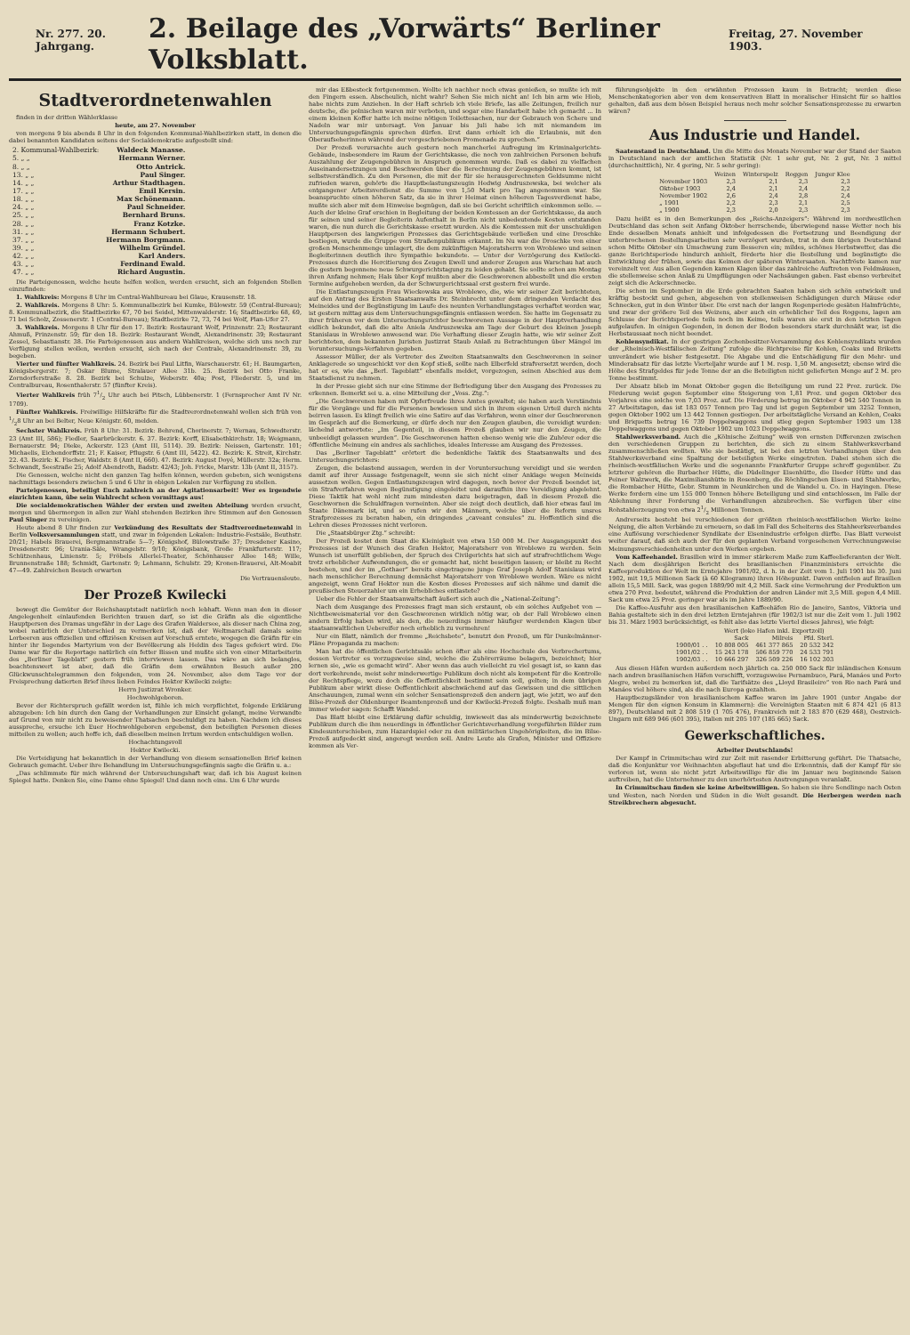Nr. 277. 20. Jahrgang. 2. Beilage des „Vorwärts“ Berliner Volksblatt. Freitag, 27. November 1903.
Stadtverordnetenwahlen
finden in der dritten Wählerklasse
heute, am 27. November
von morgens 9 bis abends 8 Uhr in den folgenden Kommunal-Wahlbezirken statt, in denen die dabei benannten Kandidaten seitens der Socialdemokratie aufgestellt sind:
| 2. Kommunal-Wahlbezirk: | Waldeck Manasse. |
| 5. „ „ | Hermann Werner. |
| 8. „ „ | Otto Antrick. |
| 13. „ „ | Paul Singer. |
| 14. „ „ | Arthur Stadthagen. |
| 17. „ „ | Emil Kersin. |
| 18. „ „ | Max Schönemann. |
| 24. „ „ | Paul Schneider. |
| 25. „ „ | Bernhard Bruns. |
| 28. „ „ | Franz Kotzke. |
| 31. „ „ | Hermann Schubert. |
| 37. „ „ | Hermann Borgmann. |
| 39. „ „ | Wilhelm Gründel. |
| 42. „ „ | Karl Anders. |
| 43. „ „ | Ferdinand Ewald. |
| 47. „ „ | Richard Augustin. |
Die Parteigenossen, welche heute helfen wollen, werden ersucht, sich an folgenden Stellen einzufinden:
1. Wahlkreis: Morgens 8 Uhr im Central-Wahlbureau bei Glaue, Krausenstr. 18.
2. Wahlkreis. Morgens 8 Uhr: 5. Kommunalbezirk bei Kumke, Bülowstr. 59 (Central-Bureau); 8. Kommunalbezirk, die Stadtbezirke 67, 70 bei Seidel, Mittenwalderstr. 16; Stadtbezirke 68, 69, 71 bei Scholz, Zossenerstr. 1 (Central-Bureau); Stadtbezirke 72, 73, 74 bei Wolf, Plan-Ufer 27.
3. Wahlkreis. Morgens 8 Uhr für den 17. Bezirk: Restaurant Wolf, Prinzenstr. 23; Restaurant Ahmuß, Prinzenstr. 59; für den 18. Bezirk: Restaurant Wendt, Alexandrinenstr. 39; Restaurant Zessel, Sebastianstr. 38. Die Parteigenossen aus andern Wahlkreisen, welche sich uns noch zur Verfügung stellen wollen, werden ersucht, sich nach der Centrale, Alexandrinenstr. 39, zu begeben.
Vierter und fünfter Wahlkreis. 24. Bezirk bei Paul Litfin, Warschauerstr. 61; H. Baumgarten, Königsbergerstr. 7; Oskar Blume, Stralauer Allee 31b. 25. Bezirk bei Otto Franke, Zorndorferstraße 8. 28. Bezirk bei Schulze, Weberstr. 40a; Post, Fliederstr. 5, und im Centralbureau, Rosenthalerstr. 57 (fünfter Kreis).
Vierter Wahlkreis früh 71/2 Uhr auch bei Pitsch, Lübbenerstr. 1 (Fernsprecher Amt IV Nr. 1709).
Fünfter Wahlkreis. Freiwillige Hilfskräfte für die Stadtverordnetenwahl wollen sich früh von 1/28 Uhr an bei Belter, Neue Königstr. 60, melden.
Sechster Wahlkreis. Früh 8 Uhr: 31. Bezirk: Behrend, Chorinerstr. 7; Wernau, Schwedterstr. 23 (Amt III, 586); Fiedler, Saarbrückerstr. 6. 37. Bezirk: Korff, Elisabethkirchstr. 18; Weigmann, Bernauerstr. 94; Dieke, Ackerstr. 123 (Amt III, 5114). 39. Bezirk: Neissen, Gartenstr. 101; Michaelis, Eichendorffstr. 21; F. Kaiser, Pflugstr. 6 (Amt III, 5422). 42. Bezirk: K. Streit, Kirchstr. 22. 43. Bezirk: K. Fischer, Waldstr. 8 (Amt II, 660). 47. Bezirk: August Doyé, Müllerstr. 32a; Herm. Schwandt, Seestraße 25; Adolf Abendroth, Badstr. 42/43; Joh. Fricke, Marstr. 13b (Amt II, 3157).
Die Genossen, welche nicht den ganzen Tag helfen können, werden gebeten, sich wenigstens nachmittags besonders zwischen 5 und 6 Uhr in obigen Lokalen zur Verfügung zu stellen.
Parteigenossen, beteiligt Euch zahlreich an der Agitationsarbeit! Wer es irgendwie einrichten kann, übe sein Wahlrecht schon vormittags aus!
Die socialdemokratischen Wähler der ersten und zweiten Abteilung werden ersucht, morgen und übermorgen in allen zur Wahl stehenden Bezirken ihre Stimmen auf den Genossen Paul Singer zu vereinigen.
Heute abend 8 Uhr finden zur Verkündung des Resultats der Stadtverordnetenwahl in Berlin Volksversammlungen statt, und zwar in folgenden Lokalen: Industrie-Festsäle, Beuthstr. 20/21; Habels Brauerei, Bergmannstraße 5—7; Königshof, Bülowstraße 37; Dresdener Kasino, Dresdenerstr. 96; Urania-Säle, Wrangelstr. 9/10; Königsbank, Große Frankfurterstr. 117; Schützenhaus, Linienstr. 5; Fröbels Allerlei-Theater, Schönhauser Allee 148; Wille, Brunnenstraße 188; Schmidt, Gartenstr. 9; Lehmann, Schulstr. 29; Kronen-Brauerei, Alt-Moabit 47—49. Zahlreichen Besuch erwarten
Die Vertrauensleute.
Der Prozeß Kwilecki
bewegt die Gemüter der Reichshauptstadt natürlich noch lebhaft. Wenn man den in dieser Angelegenheit einlaufenden Berichten trauen darf, so ist die Gräfin als die eigentliche Hauptperson des Dramas ungefähr in der Lage des Grafen Waldersee, als dieser nach China zog, wobei natürlich der Unterschied zu vermerken ist, daß der Weltmarschall damals seine Lorbeeren aus offiziellen und offiziösen Kreisen auf Vorschuß erntete, wogegen die Gräfin für ein hinter ihr liegendes Martyrium von der Bevölkerung als Heldin des Tages gefeiert wird. Die Dame war für die Reportage natürlich ein fetter Bissen und mußte sich von einer Mitarbeiterin des „Berliner Tageblatt“ gestern früh interviewen lassen. Das wäre an sich belanglos, beachtenswert ist aber, daß die Gräfin dem erwähnten Besuch außer 200 Glückwunschtelegrammen den folgenden, vom 24. November, also dem Tage vor der Freisprechung datierten Brief ihres lieben Feindes Hektor Kwilecki zeigte:
Herrn Justizrat Wronker.
Hochwohlgeboren.
Bevor der Richterspruch gefällt worden ist, fühle ich mich verpflichtet, folgende Erklärung abzugeben: Ich bin durch den Gang der Verhandlungen zur Einsicht gelangt, meine Verwandte auf Grund von mir nicht zu beweisender Thatsachen beschuldigt zu haben. Nachdem ich dieses ausspreche, ersuche ich Euer Hochwohlgeboren ergebenst, den beteiligten Personen dieses mitteilen zu wollen; auch hoffe ich, daß dieselben meinen Irrtum werden entschuldigen wollen.
Hochachtungsvoll
Hektor Kwilecki.
Die Verteidigung hat bekanntlich in der Verhandlung von diesem sensationellen Brief keinen Gebrauch gemacht. Ueber ihre Behandlung im Untersuchungsgefängnis sagte die Gräfin u. a.:
„Das schlimmste für mich während der Untersuchungshaft war, daß ich bis August keinen Spiegel hatte. Denken Sie, eine Dame ohne Spiegel! Und dann noch eins. Um 6 Uhr wurde
mir das Eßbesteck fortgenommen. Wollte ich nachher noch etwas genießen, so mußte ich mit den Fingern essen. Abscheulich, nicht wahr? Sehen Sie mich nicht an! Ich bin arm wie Hiob, habe nichts zum Anziehen. In der Haft schrieb ich viele Briefe, las alle Zeitungen, freilich nur deutsche, die polnischen waren mir verboten, und sogar eine Handarbeit habe ich gemacht ... In einem kleinen Koffer hatte ich meine nötigen Toilettesachen, nur der Gebrauch von Schere und Nadeln war mir untersagt. Von Januar bis Juli habe ich mit niemandem im Untersuchungsgefängnis sprechen dürfen. Erst dann erhielt ich die Erlaubnis, mit den Oberaufseherinnen während der vorgeschriebenen Promenade zu sprechen.“
Der Prozeß verursachte auch gestern noch mancherlei Aufregung im Kriminalgerichts-Gebäude, insbesondere im Raum der Gerichtskasse, die noch von zahlreichen Personen behufs Auszahlung der Zeugengebühren in Anspruch genommen wurde. Daß es dabei zu vielfachen Auseinandersetzungen und Beschwerden über die Berechnung der Zeugengebühren kommt, ist selbstverständlich. Zu den Personen, die mit der für sie herausgerechneten Geldsumme nicht zufrieden waren, gehörte die Hauptbelastungszeugin Hedwig Andruszewska, bei welcher als entgangener Arbeitsverdienst die Summe von 1,50 Mark pro Tag angenommen war. Sie beanspruchte einen höheren Satz, da sie in ihrer Heimat einen höheren Tagesverdienst habe, mußte sich aber mit dem Hinweise begnügen, daß sie bei Gericht schriftlich einkommen solle. — Auch der kleine Graf erschien in Begleitung der beiden Komtessen an der Gerichtskasse, da auch für seinen und seiner Begleiterin Aufenthalt in Berlin nicht unbedeutende Kosten entstanden waren, die nun durch die Gerichtskasse ersetzt wurden. Als die Komtessen mit der unschuldigen Hauptperson des langwierigen Prozesses das Gerichtsgebäude verließen und eine Droschke bestiegen, wurde die Gruppe vom Straßenpublikum erkannt. Im Nu war die Droschke von einer großen Menschenmenge umlagert, die dem zukünftigen Majoratsherrn von Wroblewo und seinen Begleiterinnen deutlich ihre Sympathie bekundete. — Unter der Verzögerung des Kwilecki-Prozesses durch die Hercitierung des Zeugen Ewell und anderer Zeugen aus Warschau hat auch die gestern begonnene neue Schwurgerichtstagung zu leiden gehabt. Sie sollte schon am Montag ihren Anfang nehmen; Hals über Kopf mußten aber die Geschworenen abbestellt und die ersten Termine aufgehoben werden, da der Schwurgerichtssaal erst gestern frei wurde.
Die Entlastungszeugin Frau Wieckowska aus Wroblewo, die, wie wir seiner Zeit berichteten, auf den Antrag des Ersten Staatsanwalts Dr. Steinbrecht unter dem dringenden Verdacht des Meineides und der Begünstigung im Laufe des neunten Verhandlungstages verhaftet worden war, ist gestern mittag aus dem Untersuchungsgefängnis entlassen worden. Sie hatte im Gegensatz zu ihrer früheren vor dem Untersuchungsrichter beschworenen Aussage in der Hauptverhandlung eidlich bekundet, daß die alte Aniela Andruszewska am Tage der Geburt des kleinen Joseph Stanislaus in Wroblewo anwesend war. Die Verhaftung dieser Zeugin hatte, wie wir seiner Zeit berichteten, dem bekannten Juristen Justizrat Staub Anlaß zu Betrachtungen über Mängel im Voruntersuchungs-Verfahren gegeben.
Assessor Müller, der als Vertreter des Zweiten Staatsanwalts den Geschworenen in seiner Anklagerede so ungeschickt vor den Kopf stieß, sollte nach Elberfeld strafversetzt werden, doch hat er es, wie das „Berl. Tageblatt“ ebenfalls meldet, vorgezogen, seinen Abschied aus dem Staatsdienst zu nehmen.
In der Presse giebt sich nur eine Stimme der Befriedigung über den Ausgang des Prozesses zu erkennen. Bemerkt sei u. a. eine Mitteilung der „Voss. Ztg.“:
„Die Geschworenen haben mit Opferfreude ihres Amtes gewaltet; sie haben auch Verständnis für die Vorgänge und für die Personen bewiesen und sich in ihrem eigenen Urteil durch nichts beirren lassen. Es klingt freilich wie eine Satire auf das Verfahren, wenn einer der Geschworenen im Gespräch auf die Bemerkung, er dürfe doch nur den Zeugen glauben, die vereidigt wurden: lächelnd antwortete: „Im Gegenteil, in diesem Prozeß glauben wir nur den Zeugen, die unbeeidigt gelassen wurden“. Die Geschworenen hatten ebenso wenig wie die Zuhörer oder die öffentliche Meinung ein andres als sachliches, ideales Interesse am Ausgang des Prozesses.
Das „Berliner Tageblatt“ erörtert die bedenkliche Taktik des Staatsanwalts und des Untersuchungsrichters:
Zeugen, die belastend aussagen, werden in der Voruntersuchung vereidigt und sie werden damit auf ihrer Aussage festgenagelt, wenn sie sich nicht einer Anklage wegen Meineids aussetzen wollen. Gegen Entlastungszeugen wird dagegen, noch bevor der Prozeß beendet ist, ein Strafverfahren wegen Begünstigung eingeleitet und daraufhin ihre Vereidigung abgelehnt. Diese Taktik hat wohl nicht zum mindesten dazu beigetragen, daß in diesem Prozeß die Geschwornen die Schuldfragen verneinten. Aber sie zeigt doch deutlich, daß hier etwas faul im Staate Dänemark ist, und so rufen wir den Männern, welche über die Reform unsres Strafprozesses zu beraten haben, ein dringendes „caveant consules“ zu. Hoffentlich sind die Lehren dieses Prozesses nicht verloren.
Die „Staatsbürger Ztg.“ schreibt:
Der Prozeß kostet dem Staat die Kleinigkeit von etwa 150 000 M. Der Ausgangspunkt des Prozesses ist der Wunsch des Grafen Hektor, Majoratsherr von Wroblewo zu werden. Sein Wunsch ist unerfüllt geblieben, der Spruch des Civilgerichts hat sich auf strafrechtlichem Wege trotz erheblicher Aufwendungen, die er gemacht hat, nicht beseitigen lassen; er bleibt zu Recht bestehen, und der im „Gothaer“ bereits eingetragene junge Graf Joseph Adolf Stanislaus wird nach menschlicher Berechnung demnächst Majoratsherr von Wroblewo werden. Wäre es nicht angezeigt, wenn Graf Hektor nun die Kosten dieses Prozesses auf sich nähme und damit die preußischen Steuerzahler um ein Erhebliches entlastete?
Ueber die Fehler der Staatsanwaltschaft äußert sich auch die „National-Zeitung“:
Nach dem Ausgange des Prozesses fragt man sich erstaunt, ob ein solches Aufgebot von — Nichtbeweismaterial vor den Geschworenen wirklich nötig war, ob der Fall Wroblewo einen andern Erfolg haben wird, als den, die neuerdings immer häufiger werdenden Klagen über staatsanwaltlichen Uebereifer noch erheblich zu vermehren!
Nur ein Blatt, nämlich der fromme „Reichsbote“, benutzt den Prozeß, um für Dunkelmänner-Pläne Propaganda zu machen:
Man hat die öffentlichen Gerichtssäle schon öfter als eine Hochschule des Verbrechertums, dessen Vertreter es vorzugsweise sind, welche die Zuhörerräume belagern, bezeichnet; hier lernen sie, „wie es gemacht wird“. Aber wenn das auch vielleicht zu viel gesagt ist, so kann das dort verkehrende, meist sehr minderwertige Publikum doch nicht als kompetent für die Kontrolle der Rechtspflege, wozu doch die Oeffentlichkeit bestimmt sein soll, gelten; in dem übrigen Publikum aber wirkt diese Oeffentlichkeit abschwächend auf das Gewissen und die sittlichen Anschauungen, zumal wenn ein solcher Sensationsprozeß den andern jagt, wie jetzt, wo auf den Bilse-Prozeß der Oldenburger Beamtenprozeß und der Kwilecki-Prozeß folgte. Deshalb muß man immer wieder sagen: Schafft Wandel.
Das Blatt bleibt eine Erklärung dafür schuldig, inwieweit das als minderwertig bezeichnete Publikum durch die ihm neuerdings in öffentlicher Gerichtsverhandlung vorgeführten Bilder zum Kindesunterschieben, zum Hazardspiel oder zu den militärischen Ungehörigkeiten, die im Bilse-Prozeß aufgedeckt sind, angeregt werden soll. Andre Leute als Grafen, Minister und Offiziere kommen als Ver-
führungsobjekte in den erwähnten Prozessen kaum in Betracht; werden diese Menschenkategorien aber von dem konservativen Blatt in moralischer Hinsicht für so haltlos gehalten, daß aus dem bösen Beispiel heraus noch mehr solcher Sensationsprozesse zu erwarten wären?
Aus Industrie und Handel.
Saatenstand in Deutschland. Um die Mitte des Monats November war der Stand der Saaten in Deutschland nach der amtlichen Statistik (Nr. 1 sehr gut, Nr. 2 gut, Nr. 3 mittel (durchschnittlich), Nr. 4 gering, Nr. 5 sehr gering):
| | Weizen | Winterspelz | Roggen | Junger Klee |
| --- | --- | --- | --- | --- |
| November 1903 | 2,3 | 2,1 | 2,3 | 2,3 |
| Oktober 1903 | 2,4 | 2,1 | 2,4 | 2,2 |
| November 1902 | 2,6 | 2,4 | 2,8 | 2,4 |
| „ 1901 | 2,2 | 2,3 | 2,1 | 2,5 |
| „ 1900 | 2,3 | 2,0 | 2,3 | 2,3 |
Dazu heißt es in den Bemerkungen des „Reichs-Anzeigers“: Während im nordwestlichen Deutschland das schon seit Anfang Oktober herrschende, überwiegend nasse Wetter noch bis Ende desselben Monats anhielt und infolgedessen die Fortsetzung und Beendigung der unterbrochenen Bestellungsarbeiten sehr verzögert wurden, trat in dem übrigen Deutschland schon Mitte Oktober ein Umschwung zum Besseren ein; mildes, schönes Herbstwetter, das die ganze Berichtsperiode hindurch anhielt, förderte hier die Bestellung und begünstigte die Entwicklung der frühen, sowie das Keimen der späteren Wintersaaten. Nachtfröste kamen nur vereinzelt vor. Aus allen Gegenden kamen Klagen über das zahlreiche Auftreten von Feldmäusen, die stellenweise schon Anlaß zu Umpflügungen oder Nachsäungen gaben. Fast ebenso verbreitet zeigt sich die Ackerschnecke.
Die schon im September in die Erde gebrachten Saaten haben sich schön entwickelt und kräftig bestockt und gehen, abgesehen von stellenweisen Schädigungen durch Mäuse oder Schnecken, gut in den Winter über. Die erst nach der langen Regenperiode gesäten Halmfrüchte, und zwar der größere Teil des Weizens, aber auch ein erheblicher Teil des Roggens, lagen am Schlusse der Berichtsperiode teils noch im Keime, teils waren sie erst in den letzten Tagen aufgelaufen. In einigen Gegenden, in denen der Boden besonders stark durchnäßt war, ist die Herbstaussaat noch nicht beendet.
Kohlensyndikat. In der gestrigen Zechenbesitzer-Versammlung des Kohlensyndikats wurden der „Rheinisch-Westfälischen Zeitung“ zufolge die Richtpreise für Kohlen, Coaks und Briketts unverändert wie bisher festgesetzt. Die Abgabe und die Entschädigung für den Mehr- und Minderabsatz für das letzte Vierteljahr wurde auf 1 M. resp. 1,50 M. angesetzt; ebenso wird die Höhe des Strafgeldes für jede Tonne der an die Beteiligten nicht gelieferten Menge auf 2 M. pro Tonne bestimmt.
Der Absatz blieb im Monat Oktober gegen die Beteiligung um rund 22 Proz. zurück. Die Förderung weist gegen September eine Steigerung von 1,81 Proz. und gegen Oktober des Vorjahres eine solche von 7,03 Proz. auf. Die Förderung betrug im Oktober 4 942 540 Tonnen in 27 Arbeitstagen, das ist 183 057 Tonnen pro Tag und ist gegen September um 3252 Tonnen, gegen Oktober 1902 um 13 442 Tonnen gestiegen. Der arbeitstägliche Versand an Kohlen, Coaks und Briquetts betrug 16 739 Doppelwaggons und stieg gegen September 1903 um 138 Doppelwaggons und gegen Oktober 1902 um 1023 Doppelwaggons.
Stahlwerksverband. Auch die „Kölnische Zeitung“ weiß von ernsten Differenzen zwischen den verschiedenen Gruppen zu berichten, die sich zu einem Stahlwerksverband zusammenschließen wollten. Wie sie bestätigt, ist bei den letzten Verhandlungen über den Stahlwerksverband eine Spaltung der beteiligten Werke eingetreten. Dabei stehen sich die rheinisch-westfälischen Werke und die sogenannte Frankfurter Gruppe schroff gegenüber. Zu letzterer gehören die Burbacher Hütte, die Düdelinger Eisenhütte, die Ilseder Hütte und das Peiner Walzwerk, die Maximilianshütte in Rosenberg, die Röchlingschen Eisen- und Stahlwerke, die Rombacher Hütte, Gebr. Stumm in Neunkirchen und de Wandel u. Co. in Hayingen. Diese Werke fordern eine um 155 000 Tonnen höhere Beteiligung und sind entschlossen, im Falle der Ablehnung ihrer Forderung die Verhandlungen abzubrechen. Sie verfügen über eine Rohstahlerzeugung von etwa 21/2 Millionen Tonnen.
Andrerseits besteht bei verschiedenen der größten rheinisch-westfälischen Werke keine Neigung, die alten Verbände zu erneuern, so daß im Fall des Scheiterns des Stahlwerksverbandes eine Auflösung verschiedener Syndikate der Eisenindustrie erfolgen dürfte. Das Blatt verweist weiter darauf, daß sich auch der für den geplanten Verband vorgesehenen Verrechnungsweise Meinungsverschiedenheiten unter den Werken ergeben.
Vom Kaffeehandel. Brasilien wird in immer stärkerem Maße zum Kaffeelieferanten der Welt. Nach dem diesjährigen Bericht des brasilianischen Finanzministers erreichte die Kaffeeproduktion der Welt im Erntejahre 1901/02, d. h. in der Zeit vom 1. Juli 1901 bis 30. Juni 1902, mit 19,5 Millionen Sack (à 60 Kilogramm) ihren Höhepunkt. Davon entfielen auf Brasilien allein 15,5 Mill. Sack, was gegen 1889/90 mit 4,2 Mill. Sack eine Vermehrung der Produktion um etwa 270 Proz. bedeutet, während die Produktion der andren Länder mit 3,5 Mill. gegen 4,4 Mill. Sack um etwa 25 Proz. geringer war als im Jahre 1889/90.
Die Kaffee-Ausfuhr aus den brasilianischen Kaffeehäfen Rio de Janeiro, Santos, Viktoria und Bahia gestaltete sich in den drei letzten Erntejahren (für 1902/3 ist nur die Zeit vom 1. Juli 1902 bis 31. März 1903 berücksichtigt, es fehlt also das letzte Viertel dieses Jahres), wie folgt:
| | Wert (loko Hafen inkl. Exportzoll) | | |
| --- | --- | --- | --- |
| | Sack | Milreis | Pfd. Sterl. |
| 1900/01 . . | 10 808 005 | 461 377 865 | 20 532 342 |
| 1901/02 . . | 15 243 178 | 506 859 770 | 24 533 791 |
| 1902/03 . . | 10 666 297 | 326 509 226 | 16 102 303 |
Aus diesen Häfen wurden außerdem noch jährlich ca. 250 000 Sack für inländischen Konsum nach andren brasilianischen Häfen verschifft, vorzugsweise Pernambuco, Pará, Manáos und Porto Alegre, wobei zu bemerken ist, daß die Tarifsätze des „Lloyd Brasileiro“ von Rio nach Pará und Manáos viel höhere sind, als die nach Europa gezahlten.
Hauptbezugsländer von brasilianischem Kaffee waren im Jahre 1901 (unter Angabe der Mengen für den eignen Konsum in Klammern): die Vereinigten Staaten mit 6 874 421 (6 813 897), Deutschland mit 2 808 519 (1 705 476), Frankreich mit 2 183 870 (629 468), Oestreich-Ungarn mit 689 946 (601 395), Italien mit 205 107 (185 665) Sack.
Gewerkschaftliches.
Arbeiter Deutschlands!
Der Kampf in Crimmitschau wird zur Zeit mit rasender Erbitterung geführt. Die Thatsache, daß die Konjunktur vor Weihnachten abgeflaut hat und die Erkenntnis, daß der Kampf für sie verloren ist, wenn sie nicht jetzt Arbeitswillige für die im Januar neu beginnende Saison auftreiben, hat die Unternehmer zu den unerhörtesten Anstrengungen veranlaßt.
In Crimmitschau finden sie keine Arbeitswilligen. So haben sie ihre Sendlinge nach Osten und Westen, nach Norden und Süden in die Welt gesandt. Die Herbergen werden nach Streikbrechern abgesucht.